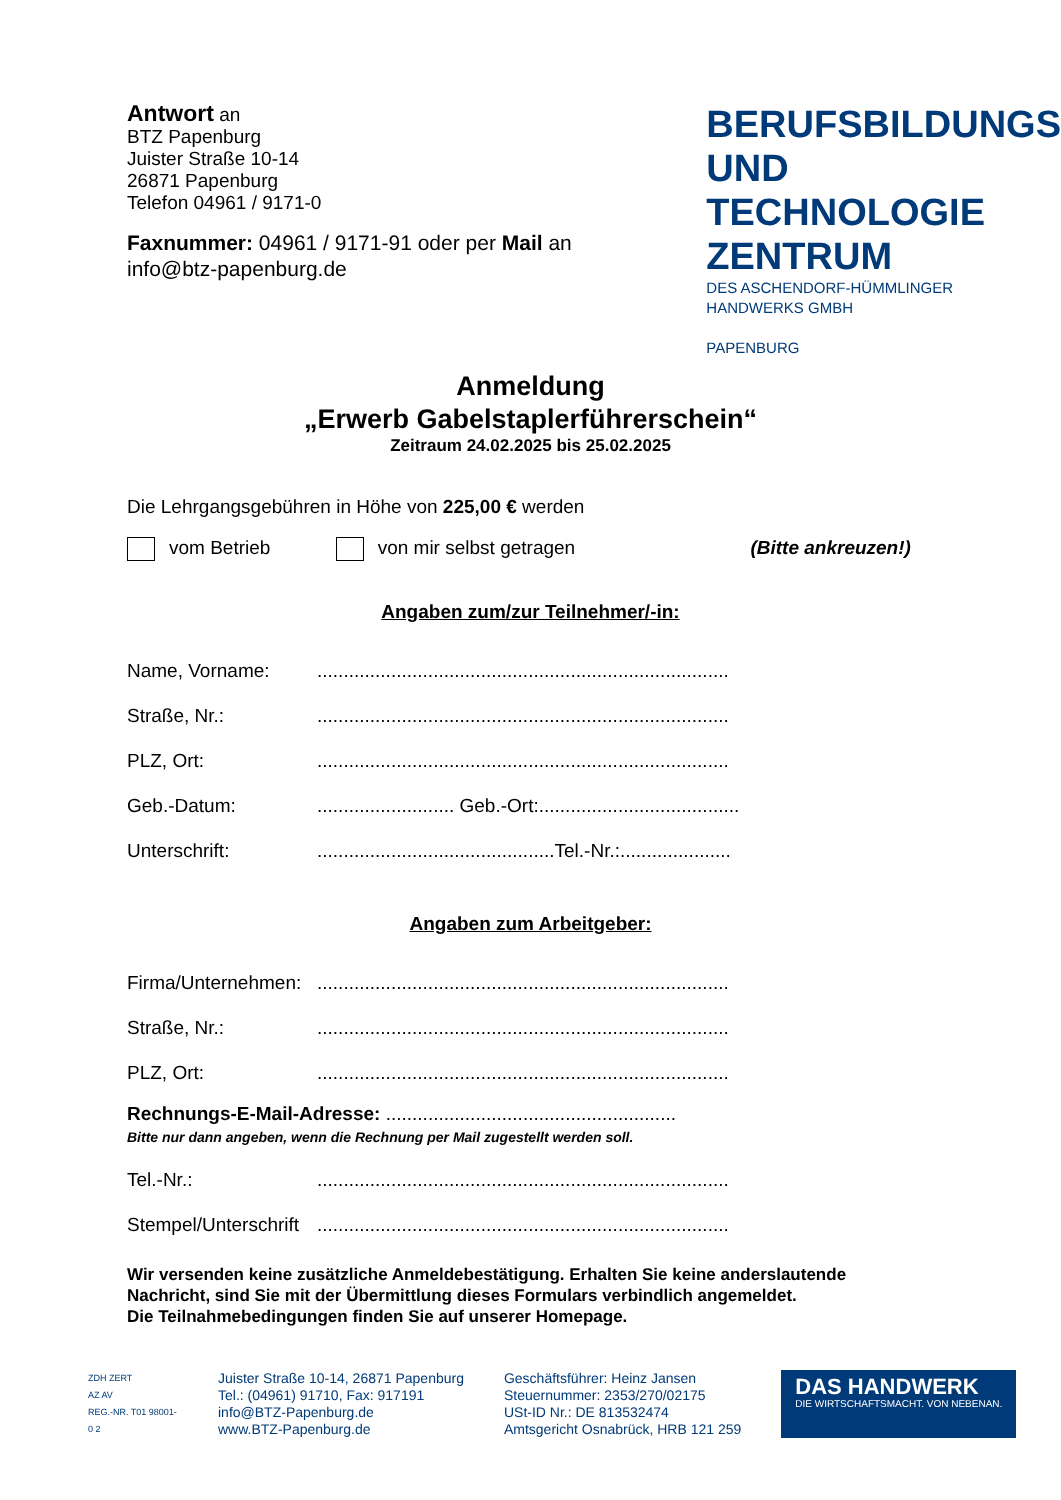Antwort an
BTZ Papenburg
Juister Straße 10-14
26871 Papenburg
Telefon 04961 / 9171-0
Faxnummer: 04961 / 9171-91 oder per Mail an
info@btz-papenburg.de
BERUFSBILDUNGS
UND TECHNOLOGIE
ZENTRUM
DES ASCHENDORF-HÜMMLINGER
HANDWERKS GMBH
PAPENBURG
Anmeldung
„Erwerb Gabelstaplerführerschein“
Zeitraum 24.02.2025 bis 25.02.2025
Die Lehrgangsgebühren in Höhe von 225,00 € werden
vom Betrieb von mir selbst getragen (Bitte ankreuzen!)
Angaben zum/zur Teilnehmer/-in:
Name, Vorname:..............................................................................
Straße, Nr.:..............................................................................
PLZ, Ort:..............................................................................
Geb.-Datum:.......................... Geb.-Ort:......................................
Unterschrift:.............................................Tel.-Nr.:.....................
Angaben zum Arbeitgeber:
Firma/Unternehmen:..............................................................................
Straße, Nr.:..............................................................................
PLZ, Ort:..............................................................................
Rechnungs-E-Mail-Adresse: .......................................................
Bitte nur dann angeben, wenn die Rechnung per Mail zugestellt werden soll.
Tel.-Nr.:..............................................................................
Stempel/Unterschrift..............................................................................
Wir versenden keine zusätzliche Anmeldebestätigung. Erhalten Sie keine anderslautende
Nachricht, sind Sie mit der Übermittlung dieses Formulars verbindlich angemeldet.
Die Teilnahmebedingungen finden Sie auf unserer Homepage.
ZDH ZERT
AZ AV
REG.-NR. T01 98001-0 2
Juister Straße 10-14, 26871 Papenburg
Tel.: (04961) 91710, Fax: 917191
info@BTZ-Papenburg.de
www.BTZ-Papenburg.de
Geschäftsführer: Heinz Jansen
Steuernummer: 2353/270/02175
USt-ID Nr.: DE 813532474
Amtsgericht Osnabrück, HRB 121 259
DAS HANDWERK
DIE WIRTSCHAFTSMACHT. VON NEBENAN.